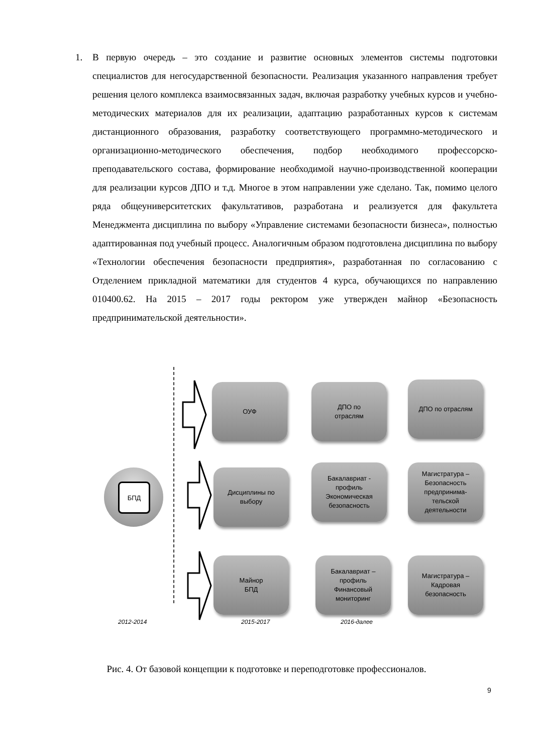1. В первую очередь – это создание и развитие основных элементов системы подготовки специалистов для негосударственной безопасности. Реализация указанного направления требует решения целого комплекса взаимосвязанных задач, включая разработку учебных курсов и учебно-методических материалов для их реализации, адаптацию разработанных курсов к системам дистанционного образования, разработку соответствующего программно-методического и организационно-методического обеспечения, подбор необходимого профессорско-преподавательского состава, формирование необходимой научно-производственной кооперации для реализации курсов ДПО и т.д. Многое в этом направлении уже сделано. Так, помимо целого ряда общеуниверситетских факультативов, разработана и реализуется для факультета Менеджмента дисциплина по выбору «Управление системами безопасности бизнеса», полностью адаптированная под учебный процесс. Аналогичным образом подготовлена дисциплина по выбору «Технологии обеспечения безопасности предприятия», разработанная по согласованию с Отделением прикладной математики для студентов 4 курса, обучающихся по направлению 010400.62. На 2015 – 2017 годы ректором уже утвержден майнор «Безопасность предпринимательской деятельности».
БПД
ОУФ
ДПО по
отраслям
ДПО по отраслям
Дисциплины по
выбору
Бакалавриат -
профиль
Экономическая
безопасность
Магистратура –
Безопасность
предпринима-
тельской
деятельности
Майнор
БПД
Бакалавриат –
профиль
Финансовый
мониторинг
Магистратура –
Кадровая
безопасность
2012-2014 2015-2017 2016-далее
Рис. 4. От базовой концепции к подготовке и переподготовке профессионалов.
9